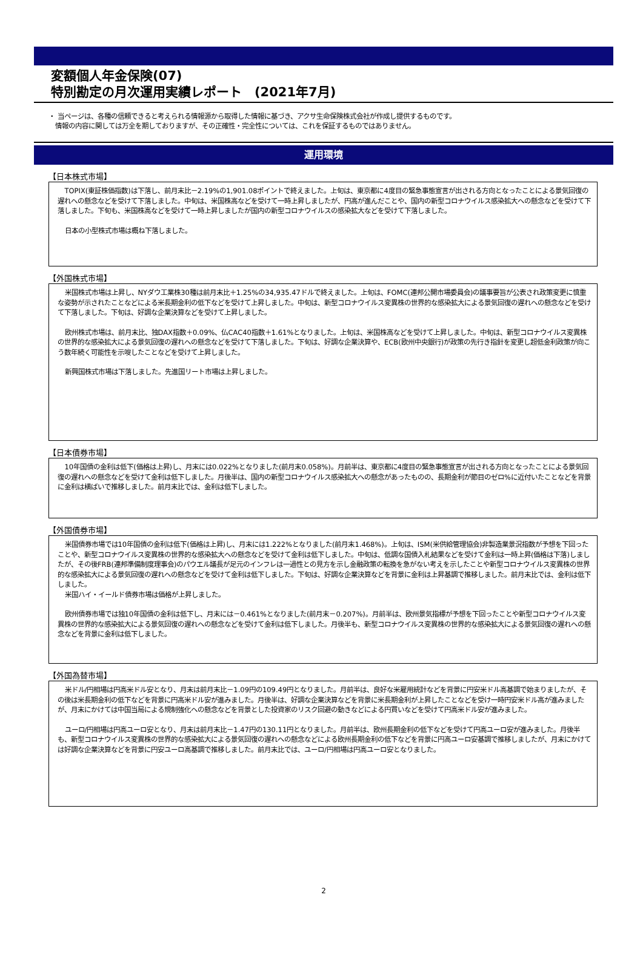変額個人年金保険(07)
特別勘定の月次運用実績レポート　(2021年7月)
・ 当ページは、各種の信頼できると考えられる情報源から取得した情報に基づき、アクサ生命保険株式会社が作成し提供するものです。
　情報の内容に関しては万全を期しておりますが、その正確性・完全性については、これを保証するものではありません。
運用環境
【日本株式市場】
TOPIX(東証株価指数)は下落し、前月末比－2.19%の1,901.08ポイントで終えました。上旬は、東京都に4度目の緊急事態宣言が出される方向となったことによる景気回復の遅れへの懸念などを受けて下落しました。中旬は、米国株高などを受けて一時上昇しましたが、円高が進んだことや、国内の新型コロナウイルス感染拡大への懸念などを受けて下落しました。下旬も、米国株高などを受けて一時上昇しましたが国内の新型コロナウイルスの感染拡大などを受けて下落しました。
日本の小型株式市場は概ね下落しました。
【外国株式市場】
米国株式市場は上昇し、NYダウ工業株30種は前月末比＋1.25%の34,935.47ドルで終えました。上旬は、FOMC(連邦公開市場委員会)の議事要旨が公表され政策変更に慎重な姿勢が示されたことなどによる米長期金利の低下などを受けて上昇しました。中旬は、新型コロナウイルス変異株の世界的な感染拡大による景気回復の遅れへの懸念などを受けて下落しました。下旬は、好調な企業決算などを受けて上昇しました。
欧州株式市場は、前月末比、独DAX指数＋0.09%、仏CAC40指数＋1.61%となりました。上旬は、米国株高などを受けて上昇しました。中旬は、新型コロナウイルス変異株の世界的な感染拡大による景気回復の遅れへの懸念などを受けて下落しました。下旬は、好調な企業決算や、ECB(欧州中央銀行)が政策の先行き指針を変更し超低金利政策が向こう数年続く可能性を示唆したことなどを受けて上昇しました。
新興国株式市場は下落しました。先進国リート市場は上昇しました。
【日本債券市場】
10年国債の金利は低下(価格は上昇)し、月末には0.022%となりました(前月末0.058%)。月前半は、東京都に4度目の緊急事態宣言が出される方向となったことによる景気回復の遅れへの懸念などを受けて金利は低下しました。月後半は、国内の新型コロナウイルス感染拡大への懸念があったものの、長期金利が節目のゼロ%に近付いたことなどを背景に金利は横ばいで推移しました。前月末比では、金利は低下しました。
【外国債券市場】
米国債券市場では10年国債の金利は低下(価格は上昇)し、月末には1.222%となりました(前月末1.468%)。上旬は、ISM(米供給管理協会)非製造業景況指数が予想を下回ったことや、新型コロナウイルス変異株の世界的な感染拡大への懸念などを受けて金利は低下しました。中旬は、低調な国債入札結果などを受けて金利は一時上昇(価格は下落)しましたが、その後FRB(連邦準備制度理事会)のパウエル議長が足元のインフレは一過性との見方を示し金融政策の転換を急がない考えを示したことや新型コロナウイルス変異株の世界的な感染拡大による景気回復の遅れへの懸念などを受けて金利は低下しました。下旬は、好調な企業決算などを背景に金利は上昇基調で推移しました。前月末比では、金利は低下しました。
米国ハイ・イールド債券市場は価格が上昇しました。
欧州債券市場では独10年国債の金利は低下し、月末には－0.461%となりました(前月末－0.207%)。月前半は、欧州景気指標が予想を下回ったことや新型コロナウイルス変異株の世界的な感染拡大による景気回復の遅れへの懸念などを受けて金利は低下しました。月後半も、新型コロナウイルス変異株の世界的な感染拡大による景気回復の遅れへの懸念などを背景に金利は低下しました。
【外国為替市場】
米ドル/円相場は円高米ドル安となり、月末は前月末比－1.09円の109.49円となりました。月前半は、良好な米雇用統計などを背景に円安米ドル高基調で始まりましたが、その後は米長期金利の低下などを背景に円高米ドル安が進みました。月後半は、好調な企業決算などを背景に米長期金利が上昇したことなどを受け一時円安米ドル高が進みましたが、月末にかけては中国当局による規制強化への懸念などを背景とした投資家のリスク回避の動きなどによる円買いなどを受けて円高米ドル安が進みました。
ユーロ/円相場は円高ユーロ安となり、月末は前月末比－1.47円の130.11円となりました。月前半は、欧州長期金利の低下などを受けて円高ユーロ安が進みました。月後半も、新型コロナウイルス変異株の世界的な感染拡大による景気回復の遅れへの懸念などによる欧州長期金利の低下などを背景に円高ユーロ安基調で推移しましたが、月末にかけては好調な企業決算などを背景に円安ユーロ高基調で推移しました。前月末比では、ユーロ/円相場は円高ユーロ安となりました。
2